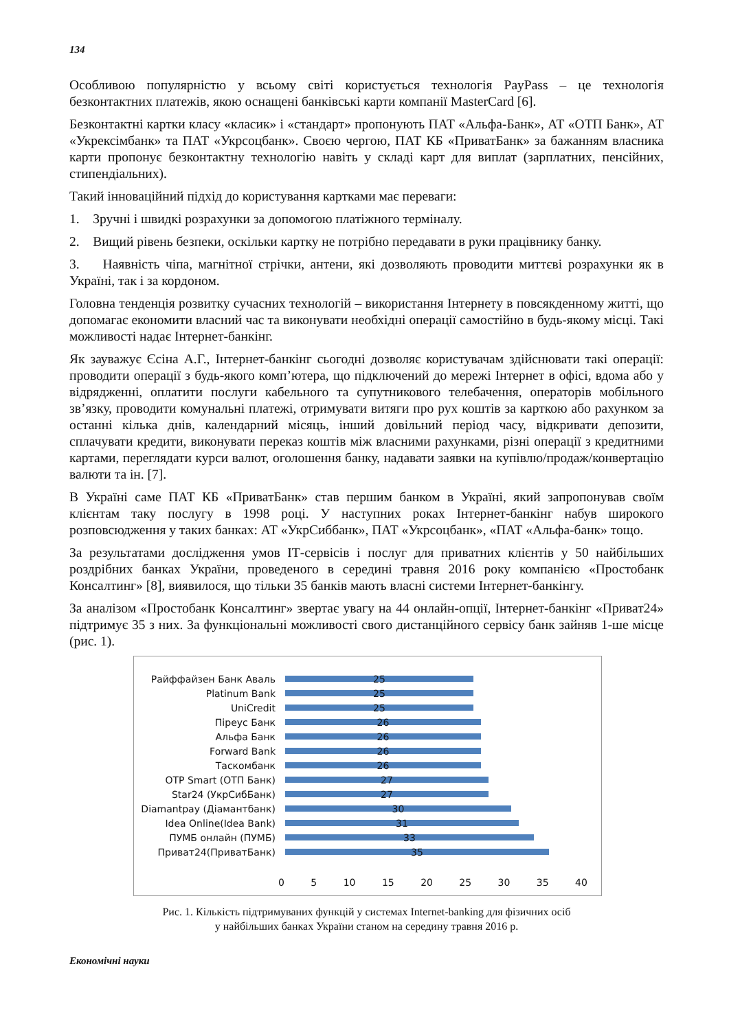134
Особливою популярністю у всьому світі користується технологія PayPass – це технологія безконтактних платежів, якою оснащені банківські карти компанії MasterCard [6].
Безконтактні картки класу «класик» і «стандарт» пропонують ПАТ «Альфа-Банк», АТ «ОТП Банк», АТ «Укрексімбанк» та ПАТ «Укрсоцбанк». Своєю чергою, ПАТ КБ «ПриватБанк» за бажанням власника карти пропонує безконтактну технологію навіть у складі карт для виплат (зарплатних, пенсійних, стипендіальних).
Такий інноваційний підхід до користування картками має переваги:
1. Зручні і швидкі розрахунки за допомогою платіжного терміналу.
2. Вищий рівень безпеки, оскільки картку не потрібно передавати в руки працівнику банку.
3. Наявність чіпа, магнітної стрічки, антени, які дозволяють проводити миттєві розрахунки як в Україні, так і за кордоном.
Головна тенденція розвитку сучасних технологій – використання Інтернету в повсякденному житті, що допомагає економити власний час та виконувати необхідні операції самостійно в будь-якому місці. Такі можливості надає Інтернет-банкінг.
Як зауважує Єсіна А.Г., Інтернет-банкінг сьогодні дозволяє користувачам здійснювати такі операції: проводити операції з будь-якого комп’ютера, що підключений до мережі Інтернет в офісі, вдома або у відрядженні, оплатити послуги кабельного та супутникового телебачення, операторів мобільного зв’язку, проводити комунальні платежі, отримувати витяги про рух коштів за карткою або рахунком за останні кілька днів, календарний місяць, інший довільний період часу, відкривати депозити, сплачувати кредити, виконувати переказ коштів між власними рахунками, різні операції з кредитними картами, переглядати курси валют, оголошення банку, надавати заявки на купівлю/продаж/конвертацію валюти та ін. [7].
В Україні саме ПАТ КБ «ПриватБанк» став першим банком в Україні, який запропонував своїм клієнтам таку послугу в 1998 році. У наступних роках Інтернет-банкінг набув широкого розповсюдження у таких банках: АТ «УкрСиббанк», ПАТ «Укрсоцбанк», «ПАТ «Альфа-банк» тощо.
За результатами дослідження умов ІТ-сервісів і послуг для приватних клієнтів у 50 найбільших роздрібних банках України, проведеного в середині травня 2016 року компанією «Простобанк Консалтинг» [8], виявилося, що тільки 35 банків мають власні системи Інтернет-банкінгу.
За аналізом «Простобанк Консалтинг» звертає увагу на 44 онлайн-опції, Інтернет-банкінг «Приват24» підтримує 35 з них. За функціональні можливості свого дистанційного сервісу банк зайняв 1-ше місце (рис. 1).
Райффайзен Банк Аваль
25
Platinum Bank
25
UniCredit
25
Піреус Банк
26
Альфа Банк
26
Forward Bank
26
Таскомбанк
26
OTP Smart (ОТП Банк)
27
Star24 (УкрСибБанк)
27
Diamantpay (Діамантбанк)
30
Idea Online(Idea Bank)
31
ПУМБ онлайн (ПУМБ)
33
Приват24(ПриватБанк)
35
0 5 10 15 20 25 30 35 40
Рис. 1. Кількість підтримуваних функцій у системах Internet-banking для фізичних осіб
у найбільших банках України станом на середину травня 2016 р.
Економічні науки